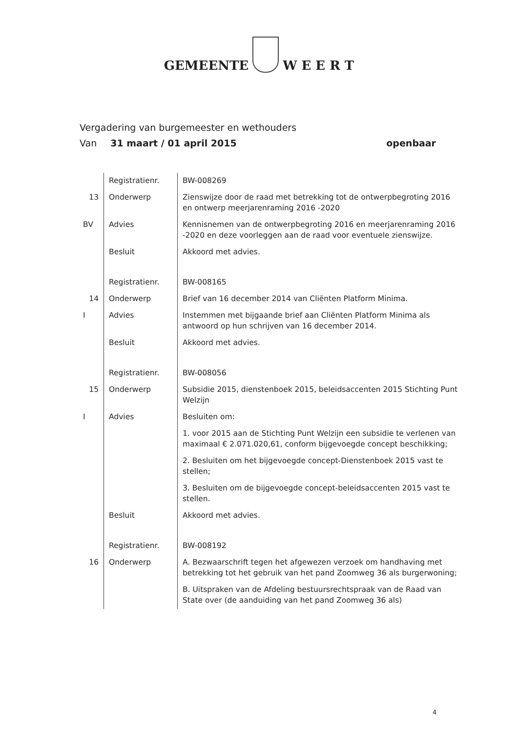GEMEENTE W E E R T
Vergadering van burgemeester en wethouders
Van 31 maart / 01 april 2015 openbaar
| | Registratienr. | BW-008269 |
| 13 | Onderwerp | Zienswijze door de raad met betrekking tot de ontwerpbegroting 2016 en ontwerp meerjarenraming 2016 -2020 |
| BV | Advies | Kennisnemen van de ontwerpbegroting 2016 en meerjarenraming 2016 -2020 en deze voorleggen aan de raad voor eventuele zienswijze. |
| | Besluit | Akkoord met advies. |
| | Registratienr. | BW-008165 |
| 14 | Onderwerp | Brief van 16 december 2014 van Cliënten Platform Minima. |
| I | Advies | Instemmen met bijgaande brief aan Cliënten Platform Minima als antwoord op hun schrijven van 16 december 2014. |
| | Besluit | Akkoord met advies. |
| | Registratienr. | BW-008056 |
| 15 | Onderwerp | Subsidie 2015, dienstenboek 2015, beleidsaccenten 2015 Stichting Punt Welzijn |
| I | Advies | Besluiten om: 1. voor 2015 aan de Stichting Punt Welzijn een subsidie te verlenen van maximaal € 2.071.020,61, conform bijgevoegde concept beschikking; 2. Besluiten om het bijgevoegde concept-Dienstenboek 2015 vast te stellen; 3. Besluiten om de bijgevoegde concept-beleidsaccenten 2015 vast te stellen. |
| | Besluit | Akkoord met advies. |
| | Registratienr. | BW-008192 |
| 16 | Onderwerp | A. Bezwaarschrift tegen het afgewezen verzoek om handhaving met betrekking tot het gebruik van het pand Zoomweg 36 als burgerwoning; B. Uitspraken van de Afdeling bestuursrechtspraak van de Raad van State over (de aanduiding van het pand Zoomweg 36 als) |
4